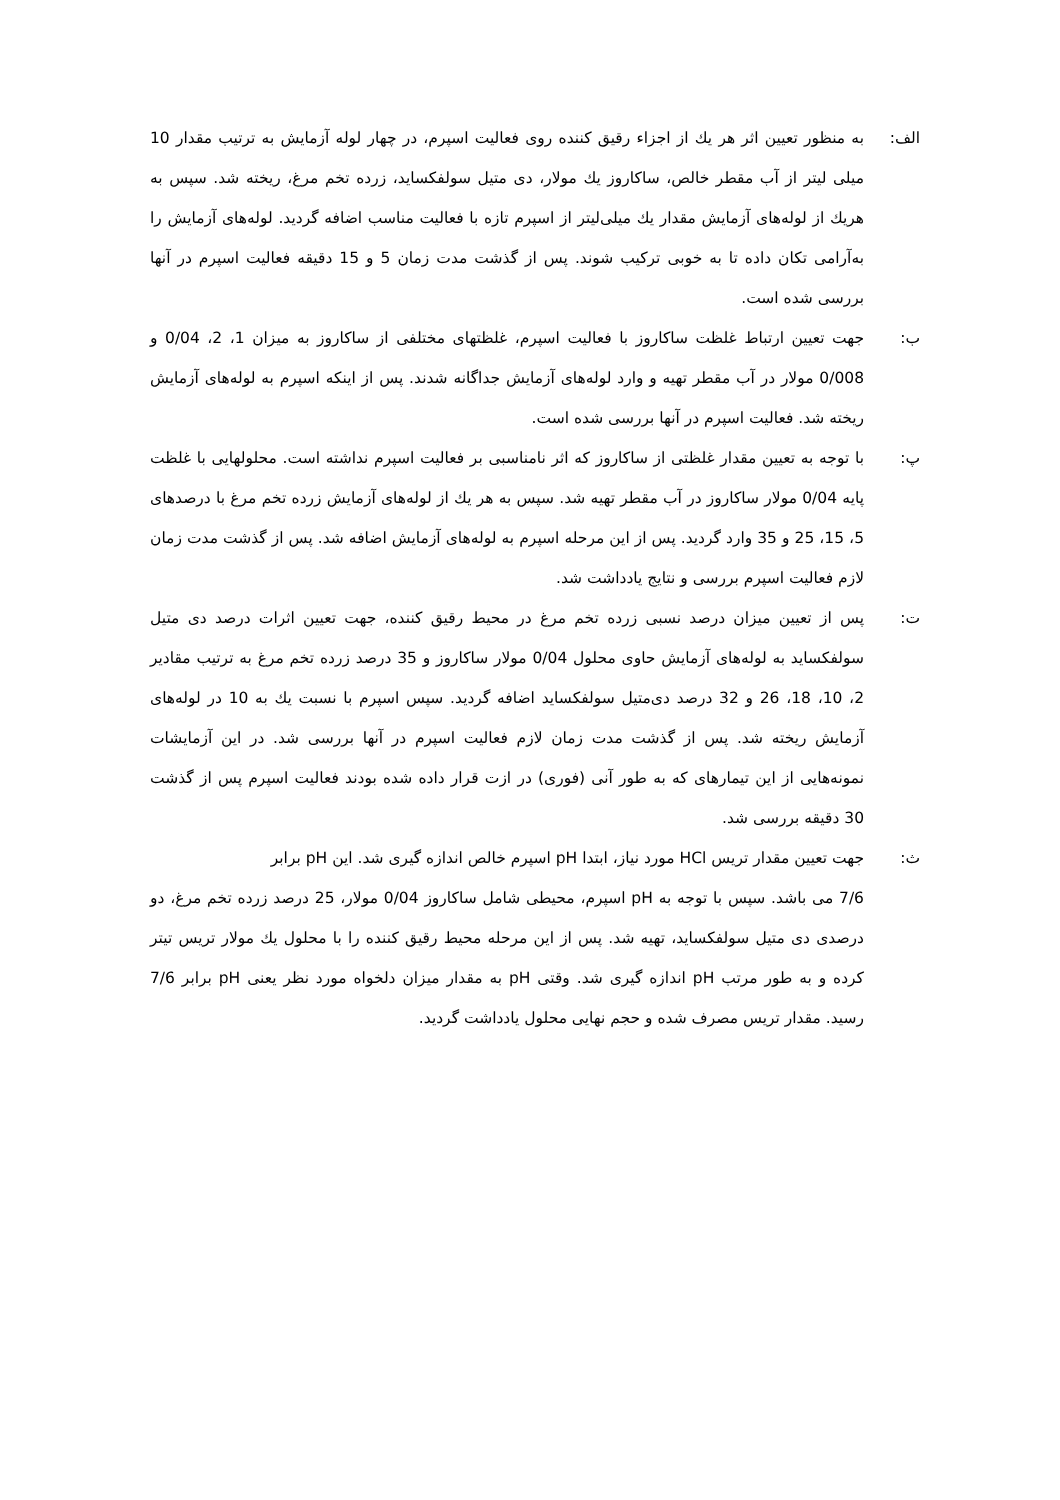الف: به منظور تعیین اثر هر یك از اجزاء رقیق كننده روی فعالیت اسپرم، در چهار لوله آزمایش به ترتیب مقدار 10 میلی لیتر از آب مقطر خالص، ساكاروز یك مولار، دی متیل سولفكساید، زرده تخم مرغ، ریخته شد. سپس به هریك از لوله‌های آزمایش مقدار یك میلی‌لیتر از اسپرم تازه با فعالیت مناسب اضافه گردید. لوله‌های آزمایش را به‌آرامی تكان داده تا به خوبی تركیب شوند. پس از گذشت مدت زمان 5 و 15 دقیقه فعالیت اسپرم در آنها بررسی شده است.
ب: جهت تعیین ارتباط غلظت ساكاروز با فعالیت اسپرم، غلظتهای مختلفی از ساكاروز به میزان 1، 2، 0/04 و 0/008 مولار در آب مقطر تهیه و وارد لوله‌های آزمایش جداگانه شدند. پس از اینكه اسپرم به لوله‌های آزمایش ریخته شد. فعالیت اسپرم در آنها بررسی شده است.
پ: با توجه به تعیین مقدار غلظتی از ساكاروز كه اثر نامناسبی بر فعالیت اسپرم نداشته است. محلولهایی با غلظت پایه 0/04 مولار ساكاروز در آب مقطر تهیه شد. سپس به هر یك از لوله‌های آزمایش زرده تخم مرغ با درصدهای 5، 15، 25 و 35 وارد گردید. پس از این مرحله اسپرم به لوله‌های آزمایش اضافه شد. پس از گذشت مدت زمان لازم فعالیت اسپرم بررسی و نتایج یادداشت شد.
ت: پس از تعیین میزان درصد نسبی زرده تخم مرغ در محیط رقیق كننده، جهت تعیین اثرات درصد دی متیل سولفكساید به لوله‌های آزمایش حاوی محلول 0/04 مولار ساكاروز و 35 درصد زرده تخم مرغ به ترتیب مقادیر 2، 10، 18، 26 و 32 درصد دی‌متیل سولفكساید اضافه گردید. سپس اسپرم با نسبت یك به 10 در لوله‌های آزمایش ریخته شد. پس از گذشت مدت زمان لازم فعالیت اسپرم در آنها بررسی شد. در این آزمایشات نمونه‌هایی از این تیمارهای كه به طور آنی (فوری) در ازت قرار داده شده بودند فعالیت اسپرم پس از گذشت 30 دقیقه بررسی شد.
ث: جهت تعیین مقدار تریس HCl مورد نیاز، ابتدا pH اسپرم خالص اندازه گیری شد. این pH برابر
7/6 می باشد. سپس با توجه به pH اسپرم، محیطی شامل ساكاروز 0/04 مولار، 25 درصد زرده تخم مرغ، دو درصدی دی متیل سولفكساید، تهیه شد. پس از این مرحله محیط رقیق كننده را با محلول یك مولار تریس تیتر كرده و به طور مرتب pH اندازه گیری شد. وقتی pH به مقدار میزان دلخواه مورد نظر یعنی pH برابر 7/6 رسید. مقدار تریس مصرف شده و حجم نهایی محلول یادداشت گردید.